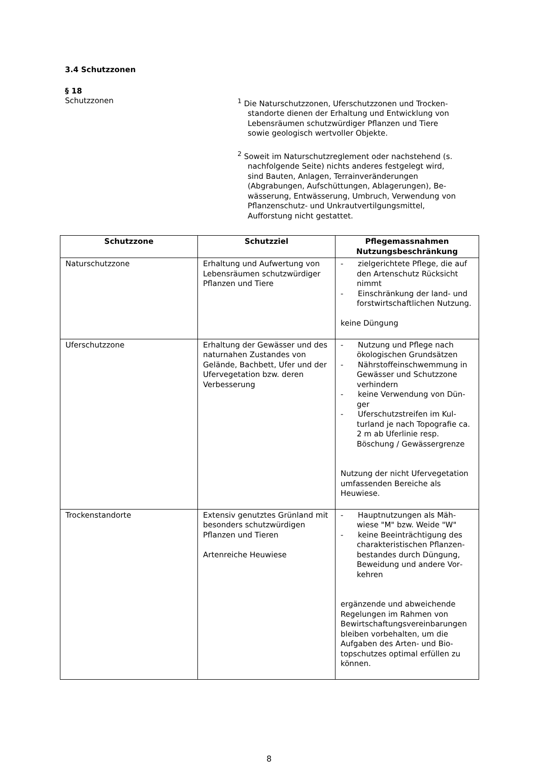3.4 Schutzzonen
§ 18
Schutzzonen
<sup>1</sup> Die Naturschutzzonen, Uferschutzzonen und Trocken­standorte dienen der Erhaltung und Entwicklung von Lebensräumen schutzwürdiger Pflanzen und Tiere sowie geologisch wertvoller Objekte.
<sup>2</sup> Soweit im Naturschutzreglement oder nachstehend (s. nachfolgende Seite) nichts anderes festgelegt wird, sind Bauten, Anlagen, Terrainveränderungen (Abgrabungen, Aufschüttungen, Ablagerungen), Be­wässerung, Entwässerung, Umbruch, Verwendung von Pflanzenschutz- und Unkrautvertilgungsmittel, Aufforstung nicht gestattet.
| Schutzzone | Schutzziel | Pflegemassnahmen Nutzungsbeschränkung |
| --- | --- | --- |
| Naturschutzzone | Erhaltung und Aufwertung von Lebensräumen schutzwürdiger Pflanzen und Tiere | - zielgerichtete Pflege, die auf den Artenschutz Rücksicht nimmt - Einschränkung der land- und forstwirtschaftlichen Nutzung. keine Düngung |
| Uferschutzzone | Erhaltung der Gewässer und des naturnahen Zustandes von Gelände, Bachbett, Ufer und der Ufervegetation bzw. deren Verbesserung | - Nutzung und Pflege nach ökologischen Grundsätzen - Nährstoffeinschwemmung in Gewässer und Schutzzone verhindern - keine Verwendung von Dün­ger - Uferschutzstreifen im Kul­turland je nach Topografie ca. 2 m ab Uferlinie resp. Böschung / Gewässergrenze Nutzung der nicht Ufervegetati­on umfassenden Bereiche als Heuwiese. |
| Trockenstandorte | Extensiv genutztes Grünland mit besonders schutzwürdigen Pflanzen und Tieren Artenreiche Heuwiese | - Hauptnutzungen als Mäh­wiese "M" bzw. Weide "W" - keine Beeinträchtigung des charakteristischen Pflanzen­bestandes durch Düngung, Beweidung und andere Vor­kehren ergänzende und abweichende Regelungen im Rahmen von Bewirtschaftungsvereinbarungen bleiben vorbehalten, um die Aufgaben des Arten- und Bio­topschutzes optimal erfüllen zu können. |
8